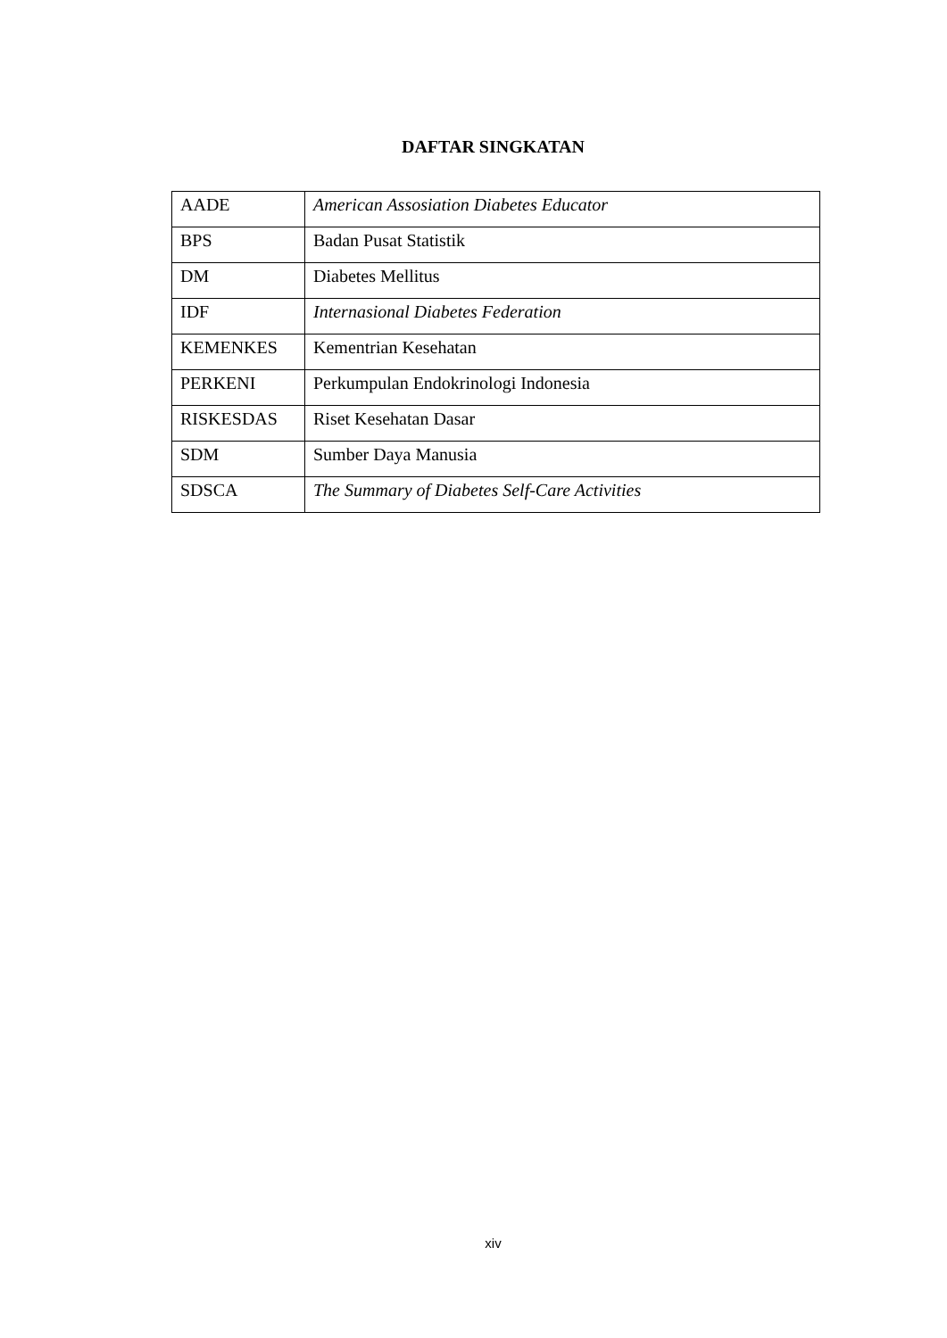DAFTAR SINGKATAN
| AADE | American Assosiation Diabetes Educator |
| BPS | Badan Pusat Statistik |
| DM | Diabetes Mellitus |
| IDF | Internasional Diabetes Federation |
| KEMENKES | Kementrian Kesehatan |
| PERKENI | Perkumpulan Endokrinologi Indonesia |
| RISKESDAS | Riset Kesehatan Dasar |
| SDM | Sumber Daya Manusia |
| SDSCA | The Summary of Diabetes Self-Care Activities |
xiv